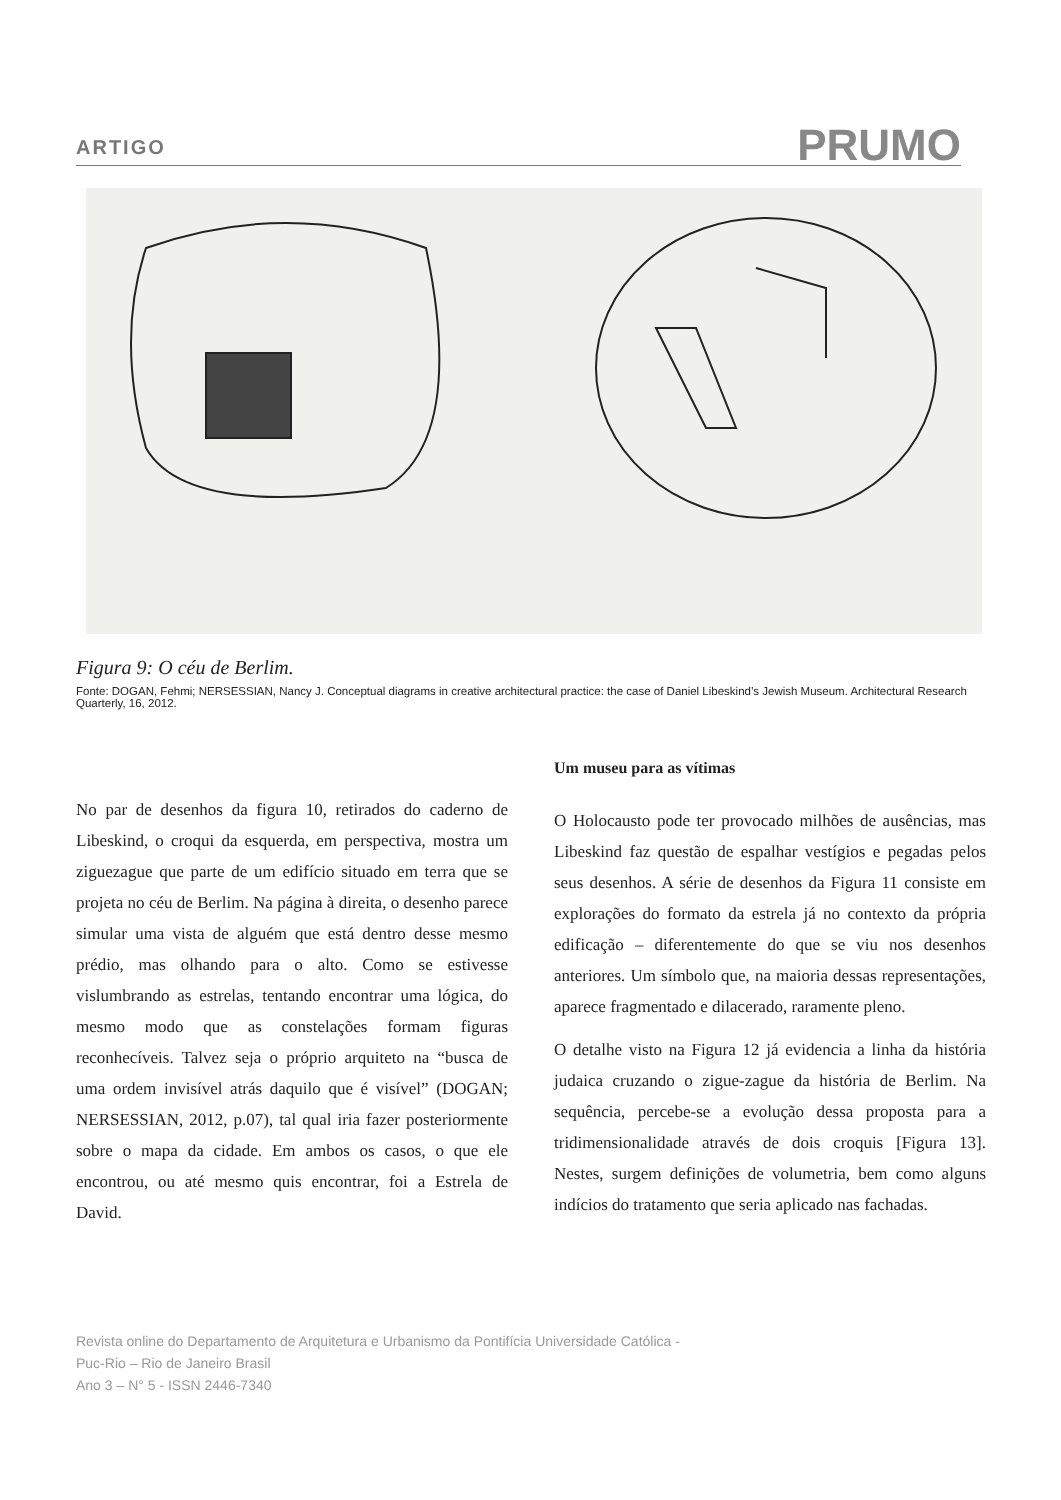ARTIGO PRUMO
Figura 9: O céu de Berlim.
Fonte: DOGAN, Fehmi; NERSESSIAN, Nancy J. Conceptual diagrams in creative architectural practice: the case of Daniel Libeskind’s Jewish Museum. Architectural Research Quarterly, 16, 2012.
No par de desenhos da figura 10, retirados do caderno de Libeskind, o croqui da esquerda, em perspectiva, mostra um ziguezague que parte de um edifício situado em terra que se projeta no céu de Berlim. Na página à direita, o desenho parece simular uma vista de alguém que está dentro desse mesmo prédio, mas olhando para o alto. Como se estivesse vislumbrando as estrelas, tentando encontrar uma lógica, do mesmo modo que as constelações formam figuras reconhecíveis. Talvez seja o próprio arquiteto na “busca de uma ordem invisível atrás daquilo que é visível” (DOGAN; NERSESSIAN, 2012, p.07), tal qual iria fazer posteriormente sobre o mapa da cidade. Em ambos os casos, o que ele encontrou, ou até mesmo quis encontrar, foi a Estrela de David.
Um museu para as vítimas
O Holocausto pode ter provocado milhões de ausências, mas Libeskind faz questão de espalhar vestígios e pegadas pelos seus desenhos. A série de desenhos da Figura 11 consiste em explorações do formato da estrela já no contexto da própria edificação – diferentemente do que se viu nos desenhos anteriores. Um símbolo que, na maioria dessas representações, aparece fragmentado e dilacerado, raramente pleno.
O detalhe visto na Figura 12 já evidencia a linha da história judaica cruzando o zigue-zague da história de Berlim. Na sequência, percebe-se a evolução dessa proposta para a tridimensionalidade através de dois croquis [Figura 13]. Nestes, surgem definições de volumetria, bem como alguns indícios do tratamento que seria aplicado nas fachadas.
Revista online do Departamento de Arquitetura e Urbanismo da Pontifícia Universidade Católica -
Puc-Rio – Rio de Janeiro Brasil
Ano 3 – N° 5 - ISSN 2446-7340